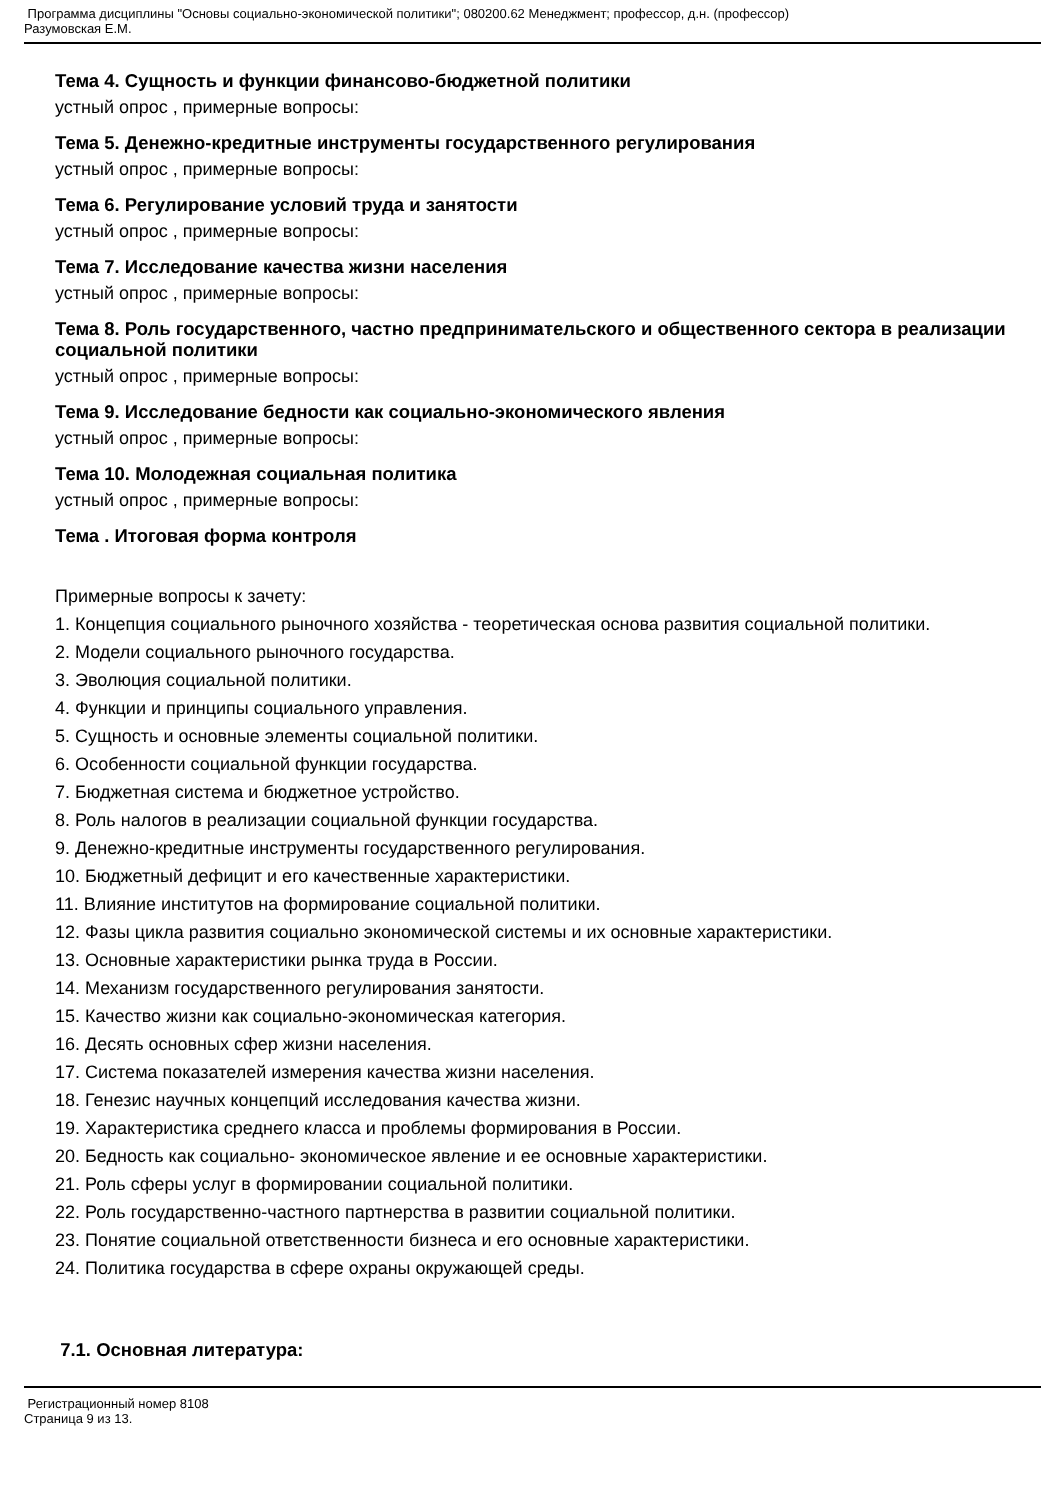Программа дисциплины "Основы социально-экономической политики"; 080200.62 Менеджмент; профессор, д.н. (профессор)
Разумовская Е.М.
Тема 4. Сущность и функции финансово-бюджетной политики
устный опрос , примерные вопросы:
Тема 5. Денежно-кредитные инструменты государственного регулирования
устный опрос , примерные вопросы:
Тема 6. Регулирование условий труда и занятости
устный опрос , примерные вопросы:
Тема 7. Исследование качества жизни населения
устный опрос , примерные вопросы:
Тема 8. Роль государственного, частно предпринимательского и общественного сектора в реализации социальной политики
устный опрос , примерные вопросы:
Тема 9. Исследование бедности как социально-экономического явления
устный опрос , примерные вопросы:
Тема 10. Молодежная социальная политика
устный опрос , примерные вопросы:
Тема . Итоговая форма контроля
Примерные вопросы к зачету:
1. Концепция социального рыночного хозяйства - теоретическая основа развития социальной политики.
2. Модели социального рыночного государства.
3. Эволюция социальной политики.
4. Функции и принципы социального управления.
5. Сущность и основные элементы социальной политики.
6. Особенности социальной функции государства.
7. Бюджетная система и бюджетное устройство.
8. Роль налогов в реализации социальной функции государства.
9. Денежно-кредитные инструменты государственного регулирования.
10. Бюджетный дефицит и его качественные характеристики.
11. Влияние институтов на формирование социальной политики.
12. Фазы цикла развития социально экономической системы и их основные характеристики.
13. Основные характеристики рынка труда в России.
14. Механизм государственного регулирования занятости.
15. Качество жизни как социально-экономическая категория.
16. Десять основных сфер жизни населения.
17. Система показателей измерения качества жизни населения.
18. Генезис научных концепций исследования качества жизни.
19. Характеристика среднего класса и проблемы формирования в России.
20. Бедность как социально- экономическое явление и ее основные характеристики.
21. Роль сферы услуг в формировании социальной политики.
22. Роль государственно-частного партнерства в развитии социальной политики.
23. Понятие социальной ответственности бизнеса и его основные характеристики.
24. Политика государства в сфере охраны окружающей среды.
7.1. Основная литература:
Регистрационный номер 8108
Страница 9 из 13.